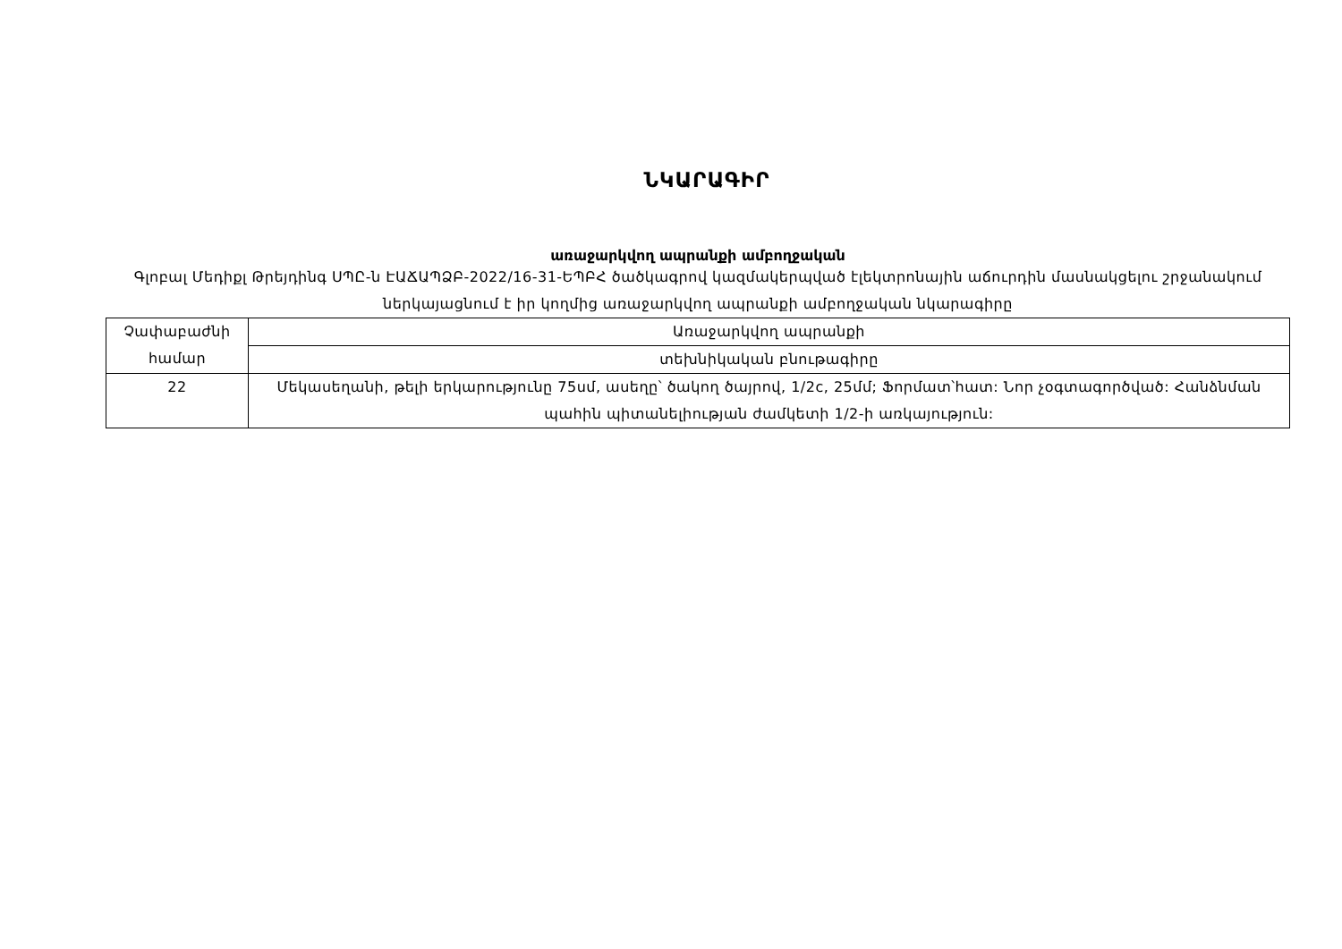ՆԿԱՐԱԳԻՐ
առաջարկվող ապրանքի ամբողջական
Գլոբալ Մեդիքլ Թրեյդինգ ՍՊԸ-ն ԷԱՃԱՊՁԲ-2022/16-31-ԵՊԲՀ ծածկագրով կազմակերպված էլեկտրոնային աճուրդին մասնակցելու շրջանակում ներկայացնում է իր կողմից առաջարկվող ապրանքի ամբողջական նկարագիրը
| Չափաբաժնի համար | Առաջարկվող ապրանքի |
| | տեխնիկական բնութագիրը |
| 22 | Մեկասեղանի, թելի երկարությունը 75սմ, ասեղը՝ ծակող ծայրով, 1/2c, 25մմ; Ֆորմատ՝հատ: Նոր չօգտագործված: Հանձնման պահին պիտանելիության ժամկետի 1/2-ի առկայություն: |